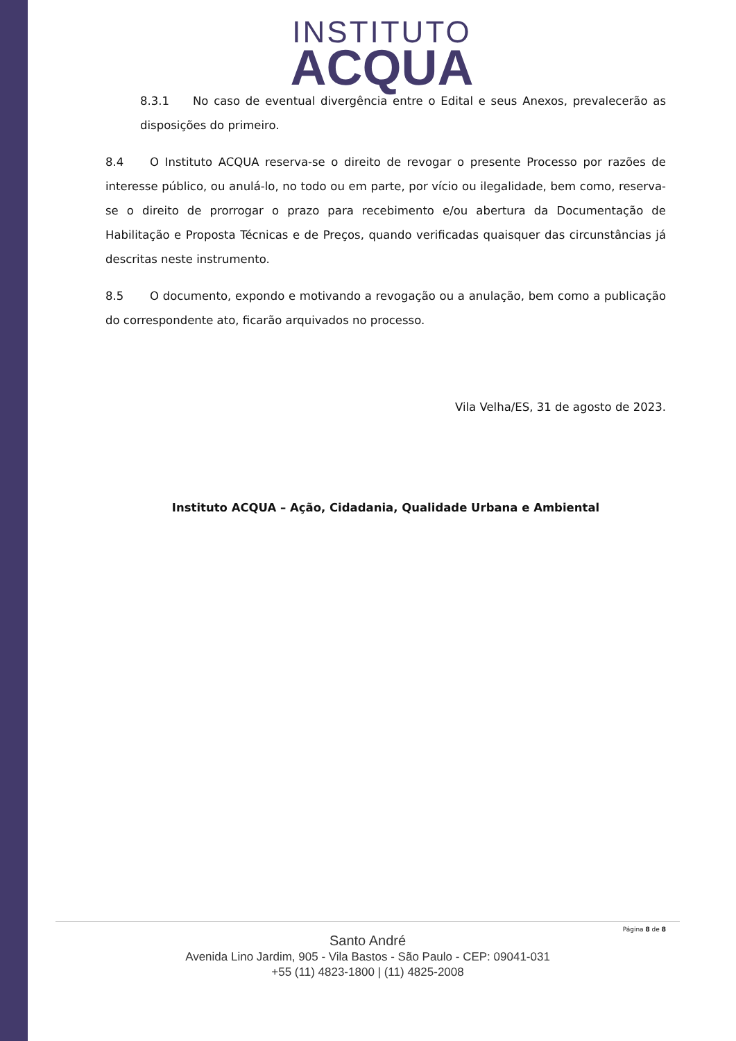INSTITUTO
ACQUA
8.3.1 No caso de eventual divergência entre o Edital e seus Anexos, prevalecerão as disposições do primeiro.
8.4 O Instituto ACQUA reserva-se o direito de revogar o presente Processo por razões de interesse público, ou anulá-lo, no todo ou em parte, por vício ou ilegalidade, bem como, reserva-se o direito de prorrogar o prazo para recebimento e/ou abertura da Documentação de Habilitação e Proposta Técnicas e de Preços, quando verificadas quaisquer das circunstâncias já descritas neste instrumento.
8.5 O documento, expondo e motivando a revogação ou a anulação, bem como a publicação do correspondente ato, ficarão arquivados no processo.
Vila Velha/ES, 31 de agosto de 2023.
Instituto ACQUA – Ação, Cidadania, Qualidade Urbana e Ambiental
Página 8 de 8
Santo André
Avenida Lino Jardim, 905 - Vila Bastos - São Paulo - CEP: 09041-031
+55 (11) 4823-1800 | (11) 4825-2008